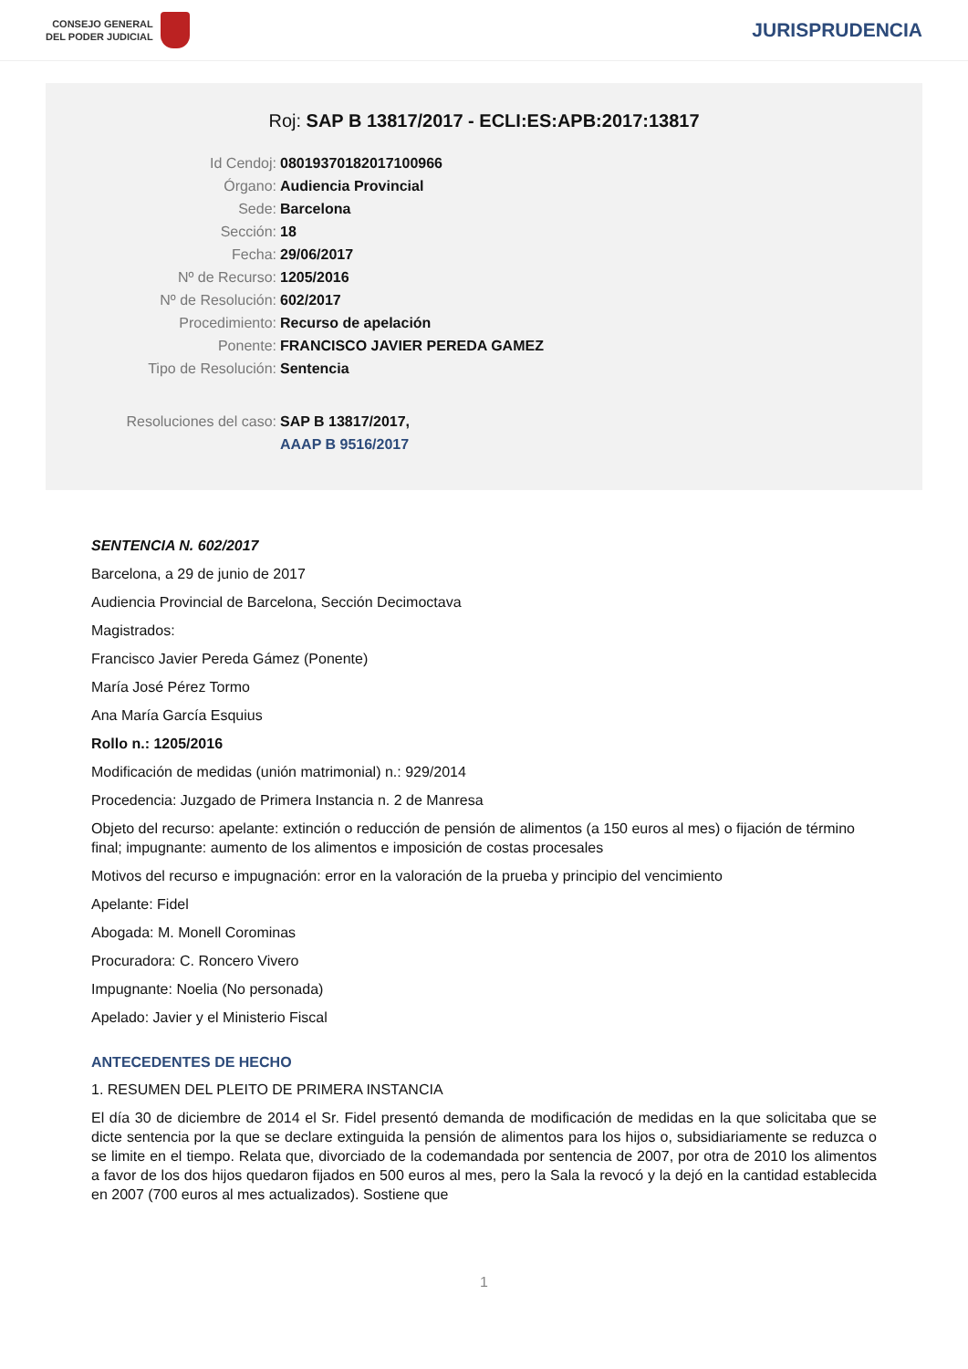CONSEJO GENERAL
DEL PODER JUDICIAL
JURISPRUDENCIA
Roj: SAP B 13817/2017 - ECLI:ES:APB:2017:13817
Id Cendoj: 08019370182017100966
Órgano: Audiencia Provincial
Sede: Barcelona
Sección: 18
Fecha: 29/06/2017
Nº de Recurso: 1205/2016
Nº de Resolución: 602/2017
Procedimiento: Recurso de apelación
Ponente: FRANCISCO JAVIER PEREDA GAMEZ
Tipo de Resolución: Sentencia
Resoluciones del caso: SAP B 13817/2017,
AAAP B 9516/2017
SENTENCIA N. 602/2017
Barcelona, a 29 de junio de 2017
Audiencia Provincial de Barcelona, Sección Decimoctava
Magistrados:
Francisco Javier Pereda Gámez (Ponente)
María José Pérez Tormo
Ana María García Esquius
Rollo n.: 1205/2016
Modificación de medidas (unión matrimonial) n.: 929/2014
Procedencia: Juzgado de Primera Instancia n. 2 de Manresa
Objeto del recurso: apelante: extinción o reducción de pensión de alimentos (a 150 euros al mes) o fijación de término final; impugnante: aumento de los alimentos e imposición de costas procesales
Motivos del recurso e impugnación: error en la valoración de la prueba y principio del vencimiento
Apelante: Fidel
Abogada: M. Monell Corominas
Procuradora: C. Roncero Vivero
Impugnante: Noelia (No personada)
Apelado: Javier y el Ministerio Fiscal
ANTECEDENTES DE HECHO
1. RESUMEN DEL PLEITO DE PRIMERA INSTANCIA
El día 30 de diciembre de 2014 el Sr. Fidel presentó demanda de modificación de medidas en la que solicitaba que se dicte sentencia por la que se declare extinguida la pensión de alimentos para los hijos o, subsidiariamente se reduzca o se limite en el tiempo. Relata que, divorciado de la codemandada por sentencia de 2007, por otra de 2010 los alimentos a favor de los dos hijos quedaron fijados en 500 euros al mes, pero la Sala la revocó y la dejó en la cantidad establecida en 2007 (700 euros al mes actualizados). Sostiene que
1